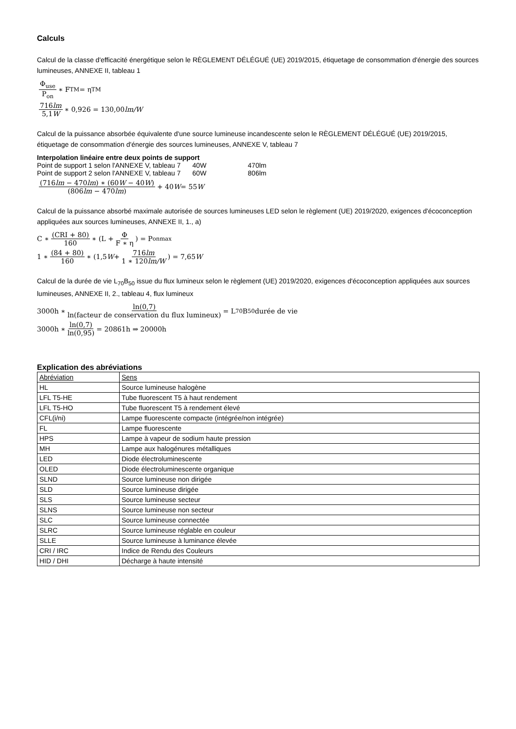Calculs
Calcul de la classe d'efficacité énergétique selon le RÈGLEMENT DÉLÉGUÉ (UE) 2019/2015, étiquetage de consommation d'énergie des sources lumineuses, ANNEXE II, tableau 1
Φ<sub>use</sub> P<sub>on</sub> ∗ F<sub>TM</sub> = η<sub>TM</sub>
716lm 5,1W ∗ 0,926 = 130,00 lm/W
Calcul de la puissance absorbée équivalente d'une source lumineuse incandescente selon le RÈGLEMENT DÉLÉGUÉ (UE) 2019/2015, étiquetage de consommation d'énergie des sources lumineuses, ANNEXE V, tableau 7
Interpolation linéaire entre deux points de support
| Point de support 1 selon l'ANNEXE V, tableau 7 | 40W | 470lm |
| Point de support 2 selon l'ANNEXE V, tableau 7 | 60W | 806lm |
(716lm − 470lm) ∗ (60W − 40W) (806lm − 470lm) + 40 W = 55 W
Calcul de la puissance absorbé maximale autorisée de sources lumineuses LED selon le règlement (UE) 2019/2020, exigences d'écoconception appliquées aux sources lumineuses, ANNEXE II, 1., a)
C ∗ (CRI + 80) 160 ∗ (L + Φ F ∗ η) = P<sub>onmax</sub>
1 ∗ (84 + 80) 160 ∗ (1,5 W + 716lm 1 ∗ 120lm/W) = 7,65 W
Calcul de la durée de vie L<sub>70</sub>B<sub>50</sub> issue du flux lumineux selon le règlement (UE) 2019/2020, exigences d'écoconception appliquées aux sources lumineuses, ANNEXE II, 2., tableau 4, flux lumineux
3000h ∗ ln(0,7) ln(facteur de conservation du flux lumineux) = L<sub>70</sub>B<sub>50</sub> durée de vie
3000h ∗ ln(0,7) ln(0,95) = 20861h ⇒ 20000h
Explication des abréviations
| Abréviation | Sens |
| HL | Source lumineuse halogène |
| LFL T5-HE | Tube fluorescent T5 à haut rendement |
| LFL T5-HO | Tube fluorescent T5 à rendement élevé |
| CFL(i/ni) | Lampe fluorescente compacte (intégrée/non intégrée) |
| FL | Lampe fluorescente |
| HPS | Lampe à vapeur de sodium haute pression |
| MH | Lampe aux halogénures métalliques |
| LED | Diode électroluminescente |
| OLED | Diode électroluminescente organique |
| SLND | Source lumineuse non dirigée |
| SLD | Source lumineuse dirigée |
| SLS | Source lumineuse secteur |
| SLNS | Source lumineuse non secteur |
| SLC | Source lumineuse connectée |
| SLRC | Source lumineuse réglable en couleur |
| SLLE | Source lumineuse à luminance élevée |
| CRI / IRC | Indice de Rendu des Couleurs |
| HID / DHI | Décharge à haute intensité |